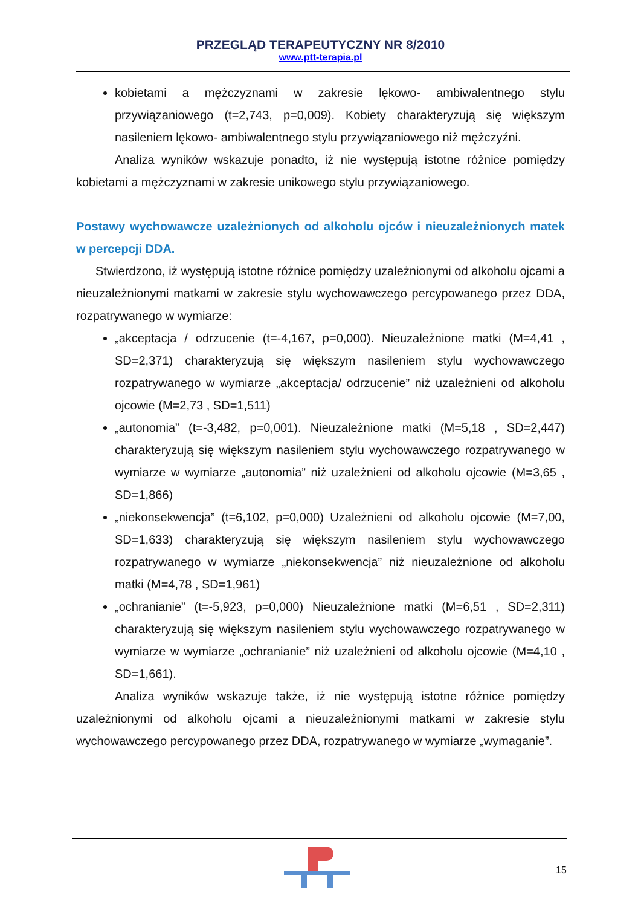PRZEGLĄD TERAPEUTYCZNY NR 8/2010
www.ptt-terapia.pl
kobietami a mężczyznami w zakresie lękowo- ambiwalentnego stylu przywiązaniowego (t=2,743, p=0,009). Kobiety charakteryzują się większym nasileniem lękowo- ambiwalentnego stylu przywiązaniowego niż mężczyźni.
Analiza wyników wskazuje ponadto, iż nie występują istotne różnice pomiędzy kobietami a mężczyznami w zakresie unikowego stylu przywiązaniowego.
Postawy wychowawcze uzależnionych od alkoholu ojców i nieuzależnionych matek w percepcji DDA.
Stwierdzono, iż występują istotne różnice pomiędzy uzależnionymi od alkoholu ojcami a nieuzależnionymi matkami w zakresie stylu wychowawczego percypowanego przez DDA, rozpatrywanego w wymiarze:
„akceptacja / odrzucenie (t=-4,167, p=0,000). Nieuzależnione matki (M=4,41 , SD=2,371) charakteryzują się większym nasileniem stylu wychowawczego rozpatrywanego w wymiarze „akceptacja/ odrzucenie” niż uzależnieni od alkoholu ojcowie (M=2,73 , SD=1,511)
„autonomia” (t=-3,482, p=0,001). Nieuzależnione matki (M=5,18 , SD=2,447) charakteryzują się większym nasileniem stylu wychowawczego rozpatrywanego w wymiarze w wymiarze „autonomia” niż uzależnieni od alkoholu ojcowie (M=3,65 , SD=1,866)
„niekonsekwencja” (t=6,102, p=0,000) Uzależnieni od alkoholu ojcowie (M=7,00, SD=1,633) charakteryzują się większym nasileniem stylu wychowawczego rozpatrywanego w wymiarze „niekonsekwencja” niż nieuzależnione od alkoholu matki (M=4,78 , SD=1,961)
„ochranianie” (t=-5,923, p=0,000) Nieuzależnione matki (M=6,51 , SD=2,311) charakteryzują się większym nasileniem stylu wychowawczego rozpatrywanego w wymiarze w wymiarze „ochranianie” niż uzależnieni od alkoholu ojcowie (M=4,10 , SD=1,661).
Analiza wyników wskazuje także, iż nie występują istotne różnice pomiędzy uzależnionymi od alkoholu ojcami a nieuzależnionymi matkami w zakresie stylu wychowawczego percypowanego przez DDA, rozpatrywanego w wymiarze „wymaganie”.
15